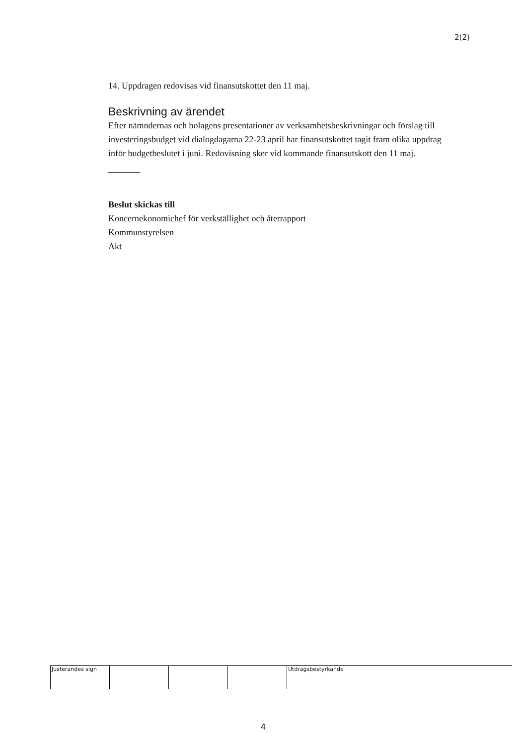2(2)
14. Uppdragen redovisas vid finansutskottet den 11 maj.
Beskrivning av ärendet
Efter nämndernas och bolagens presentationer av verksamhetsbeskrivningar och förslag till investeringsbudget vid dialogdagarna 22-23 april har finansutskottet tagit fram olika uppdrag inför budgetbeslutet i juni. Redovisning sker vid kommande finansutskott den 11 maj.
Beslut skickas till
Koncernekonomichef för verkställighet och återrapport
Kommunstyrelsen
Akt
Justerandes sign Utdragsbestyrkande
4